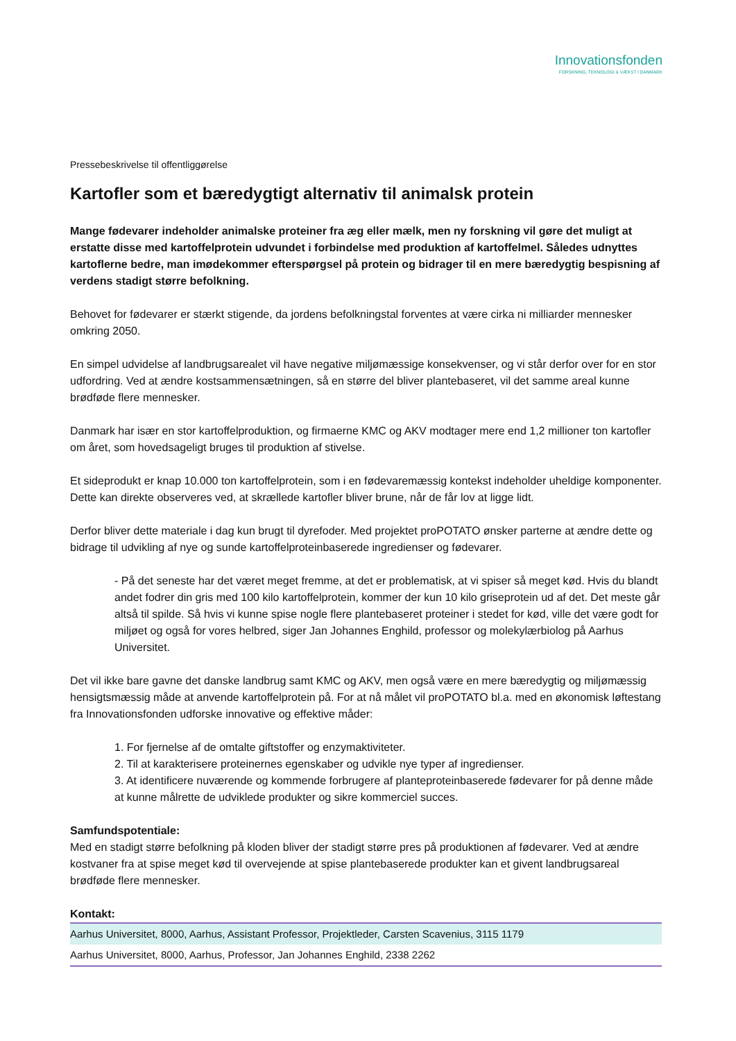Innovationsfonden
FORSKNING, TEKNOLOGI & VÆKST I DANMARK
Pressebeskrivelse til offentliggørelse
Kartofler som et bæredygtigt alternativ til animalsk protein
Mange fødevarer indeholder animalske proteiner fra æg eller mælk, men ny forskning vil gøre det muligt at erstatte disse med kartoffelprotein udvundet i forbindelse med produktion af kartoffelmel. Således udnyttes kartoflerne bedre, man imødekommer efterspørgsel på protein og bidrager til en mere bæredygtig bespisning af verdens stadigt større befolkning.
Behovet for fødevarer er stærkt stigende, da jordens befolkningstal forventes at være cirka ni milliarder mennesker omkring 2050.
En simpel udvidelse af landbrugsarealet vil have negative miljømæssige konsekvenser, og vi står derfor over for en stor udfordring. Ved at ændre kostsammensætningen, så en større del bliver plantebaseret, vil det samme areal kunne brødføde flere mennesker.
Danmark har især en stor kartoffelproduktion, og firmaerne KMC og AKV modtager mere end 1,2 millioner ton kartofler om året, som hovedsageligt bruges til produktion af stivelse.
Et sideprodukt er knap 10.000 ton kartoffelprotein, som i en fødevaremæssig kontekst indeholder uheldige komponenter. Dette kan direkte observeres ved, at skrællede kartofler bliver brune, når de får lov at ligge lidt.
Derfor bliver dette materiale i dag kun brugt til dyrefoder. Med projektet proPOTATO ønsker parterne at ændre dette og bidrage til udvikling af nye og sunde kartoffelproteinbaserede ingredienser og fødevarer.
- På det seneste har det været meget fremme, at det er problematisk, at vi spiser så meget kød. Hvis du blandt andet fodrer din gris med 100 kilo kartoffelprotein, kommer der kun 10 kilo griseprotein ud af det. Det meste går altså til spilde. Så hvis vi kunne spise nogle flere plantebaseret proteiner i stedet for kød, ville det være godt for miljøet og også for vores helbred, siger Jan Johannes Enghild, professor og molekylærbiolog på Aarhus Universitet.
Det vil ikke bare gavne det danske landbrug samt KMC og AKV, men også være en mere bæredygtig og miljømæssig hensigtsmæssig måde at anvende kartoffelprotein på. For at nå målet vil proPOTATO bl.a. med en økonomisk løftestang fra Innovationsfonden udforske innovative og effektive måder:
1. For fjernelse af de omtalte giftstoffer og enzymaktiviteter.
2. Til at karakterisere proteinernes egenskaber og udvikle nye typer af ingredienser.
3. At identificere nuværende og kommende forbrugere af planteproteinbaserede fødevarer for på denne måde at kunne målrette de udviklede produkter og sikre kommerciel succes.
Samfundspotentiale:
Med en stadigt større befolkning på kloden bliver der stadigt større pres på produktionen af fødevarer. Ved at ændre kostvaner fra at spise meget kød til overvejende at spise plantebaserede produkter kan et givent landbrugsareal brødføde flere mennesker.
Kontakt:
| Aarhus Universitet, 8000, Aarhus, Assistant Professor, Projektleder, Carsten Scavenius, 3115 1179 |
| Aarhus Universitet, 8000, Aarhus, Professor, Jan Johannes Enghild, 2338 2262 |